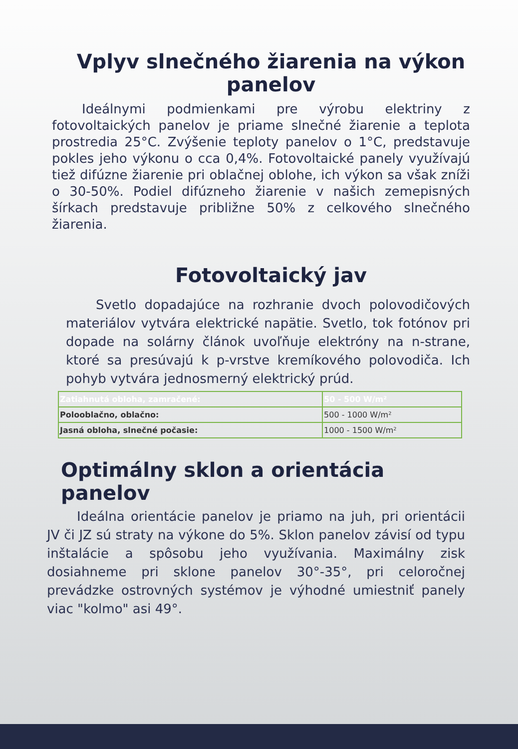Vplyv slnečného žiarenia na výkon panelov
Ideálnymi podmienkami pre výrobu elektriny z fotovoltaických panelov je priame slnečné žiarenie a teplota prostredia 25°C. Zvýšenie teploty panelov o 1°C, predstavuje pokles jeho výkonu o cca 0,4%. Fotovoltaické panely využívajú tiež difúzne žiarenie pri oblačnej oblohe, ich výkon sa však zníži o 30-50%. Podiel difúzneho žiarenie v našich zemepisných šírkach predstavuje približne 50% z celkového slnečného žiarenia.
Fotovoltaický jav
Svetlo dopadajúce na rozhranie dvoch polovodičových materiálov vytvára elektrické napätie. Svetlo, tok fotónov pri dopade na solárny článok uvoľňuje elektróny na n-strane, ktoré sa presúvajú k p-vrstve kremíkového polovodiča. Ich pohyb vytvára jednosmerný elektrický prúd.
| Zatiahnutá obloha, zamračené: | 50 - 500 W/m² |
| Polooblačno, oblačno: | 500 - 1000 W/m² |
| Jasná obloha, slnečné počasie: | 1000 - 1500 W/m² |
Optimálny sklon a orientácia panelov
Ideálna orientácie panelov je priamo na juh, pri orientácii JV či JZ sú straty na výkone do 5%. Sklon panelov závisí od typu inštalácie a spôsobu jeho využívania. Maximálny zisk dosiahneme pri sklone panelov 30°-35°, pri celoročnej prevádzke ostrovných systémov je výhodné umiestniť panely viac "kolmo" asi 49°.